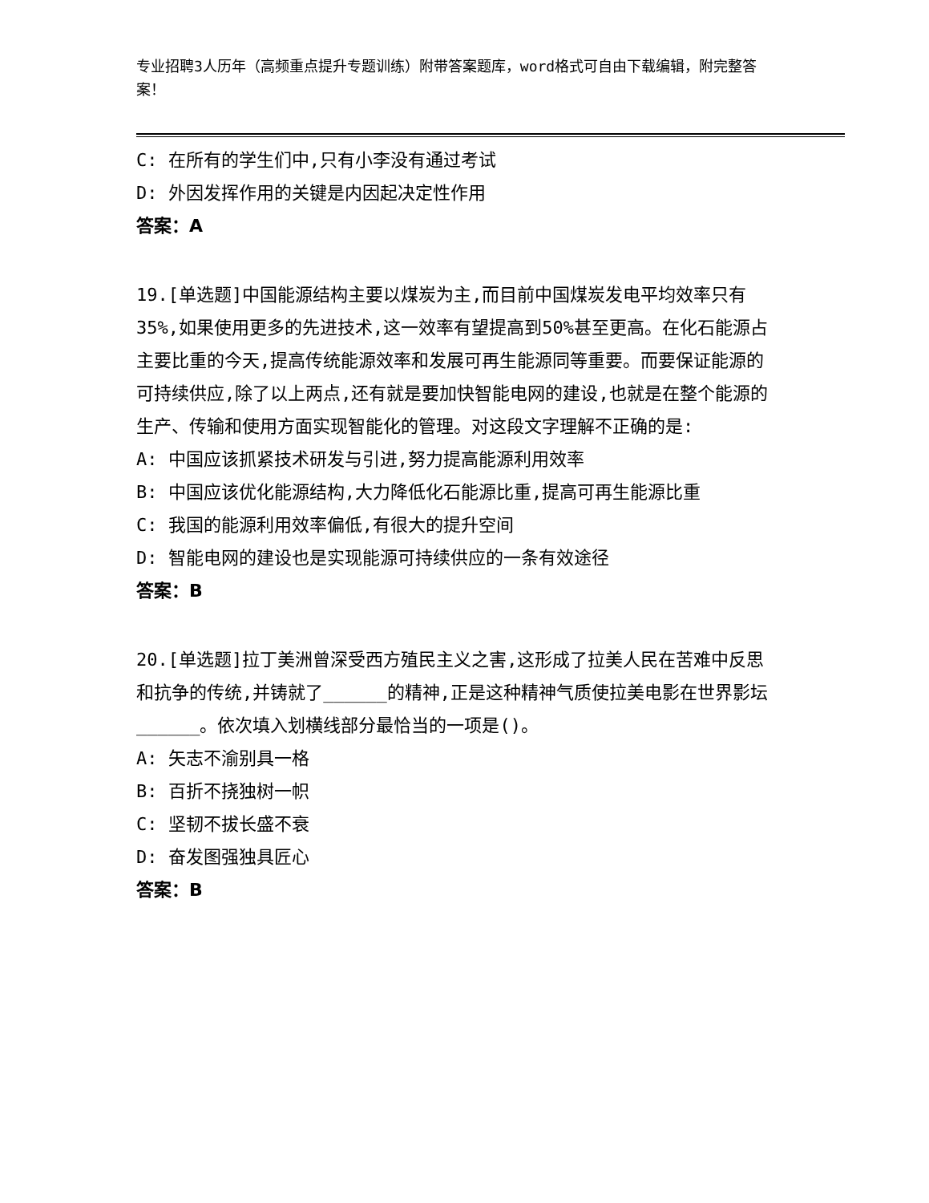专业招聘3人历年（高频重点提升专题训练）附带答案题库，word格式可自由下载编辑，附完整答案！
C: 在所有的学生们中,只有小李没有通过考试
D: 外因发挥作用的关键是内因起决定性作用
答案：A
19.[单选题]中国能源结构主要以煤炭为主,而目前中国煤炭发电平均效率只有35%,如果使用更多的先进技术,这一效率有望提高到50%甚至更高。在化石能源占主要比重的今天,提高传统能源效率和发展可再生能源同等重要。而要保证能源的可持续供应,除了以上两点,还有就是要加快智能电网的建设,也就是在整个能源的生产、传输和使用方面实现智能化的管理。对这段文字理解不正确的是:
A: 中国应该抓紧技术研发与引进,努力提高能源利用效率
B: 中国应该优化能源结构,大力降低化石能源比重,提高可再生能源比重
C: 我国的能源利用效率偏低,有很大的提升空间
D: 智能电网的建设也是实现能源可持续供应的一条有效途径
答案：B
20.[单选题]拉丁美洲曾深受西方殖民主义之害,这形成了拉美人民在苦难中反思和抗争的传统,并铸就了______的精神,正是这种精神气质使拉美电影在世界影坛______。依次填入划横线部分最恰当的一项是()。
A: 矢志不渝别具一格
B: 百折不挠独树一帜
C: 坚韧不拔长盛不衰
D: 奋发图强独具匠心
答案：B